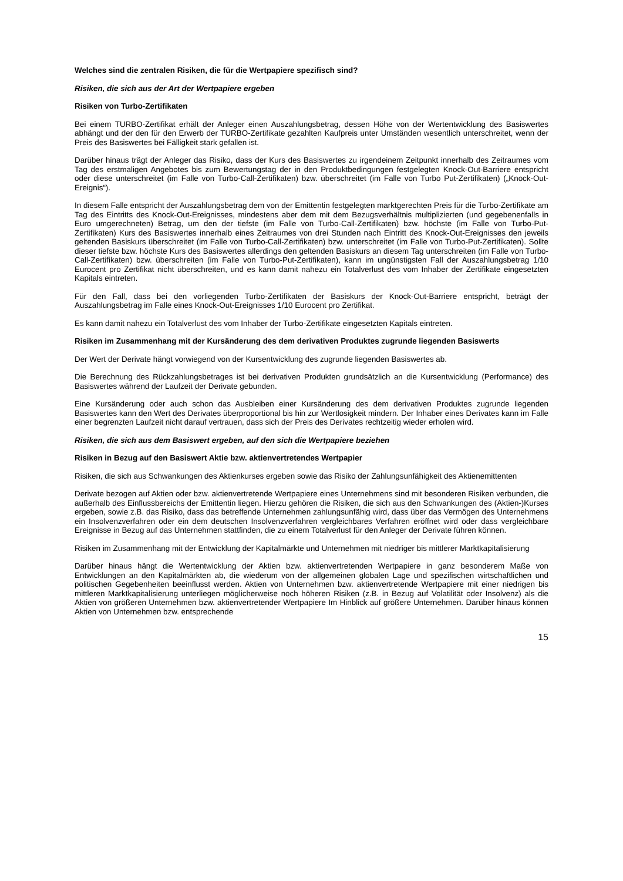Welches sind die zentralen Risiken, die für die Wertpapiere spezifisch sind?
Risiken, die sich aus der Art der Wertpapiere ergeben
Risiken von Turbo-Zertifikaten
Bei einem TURBO-Zertifikat erhält der Anleger einen Auszahlungsbetrag, dessen Höhe von der Wertentwicklung des Basiswertes abhängt und der den für den Erwerb der TURBO-Zertifikate gezahlten Kaufpreis unter Umständen wesentlich unterschreitet, wenn der Preis des Basiswertes bei Fälligkeit stark gefallen ist.
Darüber hinaus trägt der Anleger das Risiko, dass der Kurs des Basiswertes zu irgendeinem Zeitpunkt innerhalb des Zeitraumes vom Tag des erstmaligen Angebotes bis zum Bewertungstag der in den Produktbedingungen festgelegten Knock-Out-Barriere entspricht oder diese unterschreitet (im Falle von Turbo-Call-Zertifikaten) bzw. überschreitet (im Falle von Turbo Put-Zertifikaten) („Knock-Out-Ereignis“).
In diesem Falle entspricht der Auszahlungsbetrag dem von der Emittentin festgelegten marktgerechten Preis für die Turbo-Zertifikate am Tag des Eintritts des Knock-Out-Ereignisses, mindestens aber dem mit dem Bezugsverhältnis multiplizierten (und gegebenenfalls in Euro umgerechneten) Betrag, um den der tiefste (im Falle von Turbo-Call-Zertifikaten) bzw. höchste (im Falle von Turbo-Put-Zertifikaten) Kurs des Basiswertes innerhalb eines Zeitraumes von drei Stunden nach Eintritt des Knock-Out-Ereignisses den jeweils geltenden Basiskurs überschreitet (im Falle von Turbo-Call-Zertifikaten) bzw. unterschreitet (im Falle von Turbo-Put-Zertifikaten). Sollte dieser tiefste bzw. höchste Kurs des Basiswertes allerdings den geltenden Basiskurs an diesem Tag unterschreiten (im Falle von Turbo-Call-Zertifikaten) bzw. überschreiten (im Falle von Turbo-Put-Zertifikaten), kann im ungünstigsten Fall der Auszahlungsbetrag 1/10 Eurocent pro Zertifikat nicht überschreiten, und es kann damit nahezu ein Totalverlust des vom Inhaber der Zertifikate eingesetzten Kapitals eintreten.
Für den Fall, dass bei den vorliegenden Turbo-Zertifikaten der Basiskurs der Knock-Out-Barriere entspricht, beträgt der Auszahlungsbetrag im Falle eines Knock-Out-Ereignisses 1/10 Eurocent pro Zertifikat.
Es kann damit nahezu ein Totalverlust des vom Inhaber der Turbo-Zertifikate eingesetzten Kapitals eintreten.
Risiken im Zusammenhang mit der Kursänderung des dem derivativen Produktes zugrunde liegenden Basiswerts
Der Wert der Derivate hängt vorwiegend von der Kursentwicklung des zugrunde liegenden Basiswertes ab.
Die Berechnung des Rückzahlungsbetrages ist bei derivativen Produkten grundsätzlich an die Kursentwicklung (Performance) des Basiswertes während der Laufzeit der Derivate gebunden.
Eine Kursänderung oder auch schon das Ausbleiben einer Kursänderung des dem derivativen Produktes zugrunde liegenden Basiswertes kann den Wert des Derivates überproportional bis hin zur Wertlosigkeit mindern. Der Inhaber eines Derivates kann im Falle einer begrenzten Laufzeit nicht darauf vertrauen, dass sich der Preis des Derivates rechtzeitig wieder erholen wird.
Risiken, die sich aus dem Basiswert ergeben, auf den sich die Wertpapiere beziehen
Risiken in Bezug auf den Basiswert Aktie bzw. aktienvertretendes Wertpapier
Risiken, die sich aus Schwankungen des Aktienkurses ergeben sowie das Risiko der Zahlungsunfähigkeit des Aktienemittenten
Derivate bezogen auf Aktien oder bzw. aktienvertretende Wertpapiere eines Unternehmens sind mit besonderen Risiken verbunden, die außerhalb des Einflussbereichs der Emittentin liegen. Hierzu gehören die Risiken, die sich aus den Schwankungen des (Aktien-)Kurses ergeben, sowie z.B. das Risiko, dass das betreffende Unternehmen zahlungsunfähig wird, dass über das Vermögen des Unternehmens ein Insolvenzverfahren oder ein dem deutschen Insolvenzverfahren vergleichbares Verfahren eröffnet wird oder dass vergleichbare Ereignisse in Bezug auf das Unternehmen stattfinden, die zu einem Totalverlust für den Anleger der Derivate führen können.
Risiken im Zusammenhang mit der Entwicklung der Kapitalmärkte und Unternehmen mit niedriger bis mittlerer Marktkapitalisierung
Darüber hinaus hängt die Wertentwicklung der Aktien bzw. aktienvertretenden Wertpapiere in ganz besonderem Maße von Entwicklungen an den Kapitalmärkten ab, die wiederum von der allgemeinen globalen Lage und spezifischen wirtschaftlichen und politischen Gegebenheiten beeinflusst werden. Aktien von Unternehmen bzw. aktienvertretende Wertpapiere mit einer niedrigen bis mittleren Marktkapitalisierung unterliegen möglicherweise noch höheren Risiken (z.B. in Bezug auf Volatilität oder Insolvenz) als die Aktien von größeren Unternehmen bzw. aktienvertretender Wertpapiere Im Hinblick auf größere Unternehmen. Darüber hinaus können Aktien von Unternehmen bzw. entsprechende
15